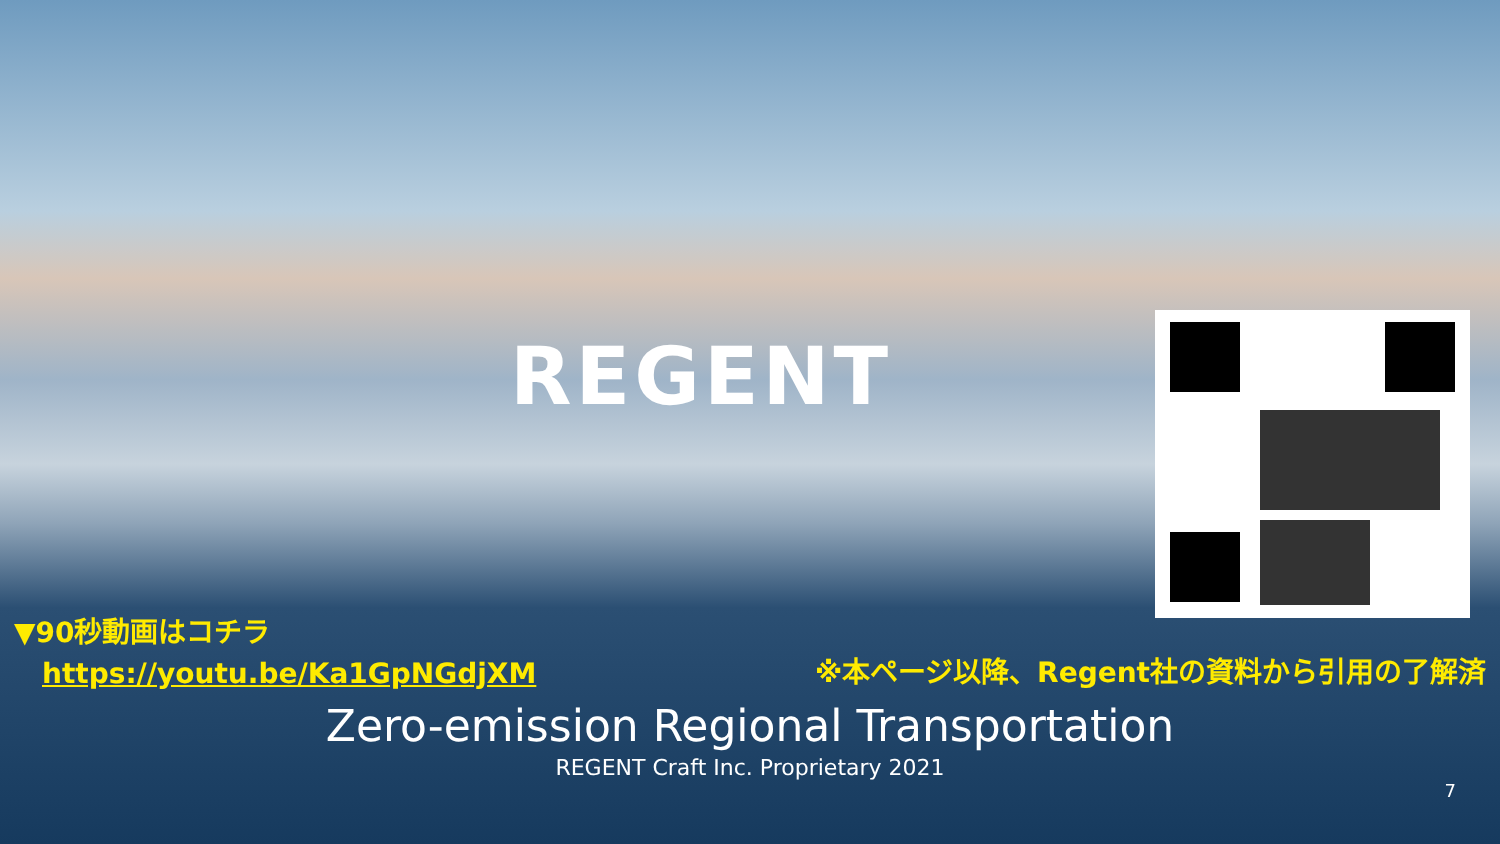REGENT
▼90秒動画はコチラ
https://youtu.be/Ka1GpNGdjXM
※本ページ以降、Regent社の資料から引用の了解済
Zero-emission Regional Transportation
REGENT Craft Inc. Proprietary 2021
7